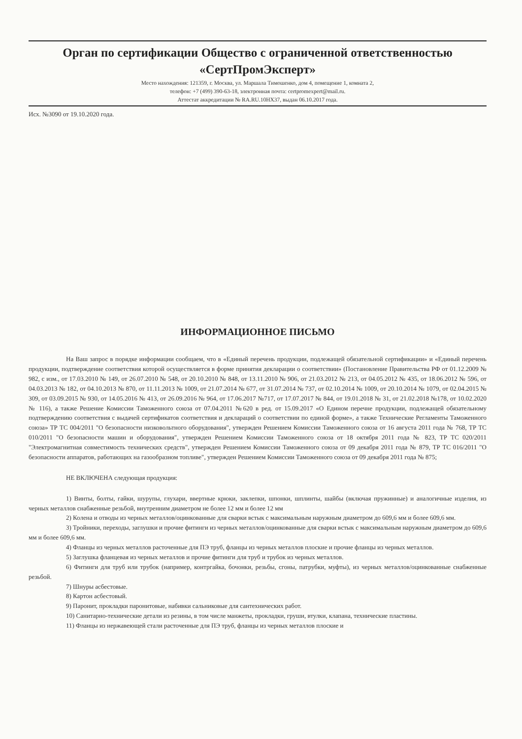Орган по сертификации Общество с ограниченной ответственностью «СертПромЭксперт»
Место нахождения: 121359, г. Москва, ул. Маршала Тимошенко, дом 4, помещение 1, комната 2,
телефон: +7 (499) 390-63-18, электронная почта: certpromexpert@mail.ru.
Аттестат аккредитации № RA.RU.10HX37, выдан 06.10.2017 года.
Исх. №3090 от 19.10.2020 года.
ИНФОРМАЦИОННОЕ ПИСЬМО
На Ваш запрос в порядке информации сообщаем, что в «Единый перечень продукции, подлежащей обязательной сертификации» и «Единый перечень продукции, подтверждение соответствия которой осуществляется в форме принятия декларации о соответствии» (Постановление Правительства РФ от 01.12.2009 № 982, с изм., от 17.03.2010 № 149, от 26.07.2010 № 548, от 20.10.2010 № 848, от 13.11.2010 № 906, от 21.03.2012 № 213, от 04.05.2012 № 435, от 18.06.2012 № 596, от 04.03.2013 № 182, от 04.10.2013 № 870, от 11.11.2013 № 1009, от 21.07.2014 № 677, от 31.07.2014 № 737, от 02.10.2014 № 1009, от 20.10.2014 № 1079, от 02.04.2015 № 309, от 03.09.2015 № 930, от 14.05.2016 № 413, от 26.09.2016 № 964, от 17.06.2017 №717, от 17.07.2017 № 844, от 19.01.2018 № 31, от 21.02.2018 №178, от 10.02.2020 № 116), а также Решение Комиссии Таможенного союза от 07.04.2011 №620 в ред. от 15.09.2017 «О Едином перечне продукции, подлежащей обязательному подтверждению соответствия с выдачей сертификатов соответствия и деклараций о соответствии по единой форме», а также Технические Регламенты Таможенного союза» ТР ТС 004/2011 "О безопасности низковольтного оборудования", утвержден Решением Комиссии Таможенного союза от 16 августа 2011 года № 768, ТР ТС 010/2011 "О безопасности машин и оборудования", утвержден Решением Комиссии Таможенного союза от 18 октября 2011 года № 823, ТР ТС 020/2011 "Электромагнитная совместимость технических средств", утвержден Решением Комиссии Таможенного союза от 09 декабря 2011 года № 879, ТР ТС 016/2011 "О безопасности аппаратов, работающих на газообразном топливе", утвержден Решением Комиссии Таможенного союза от 09 декабря 2011 года № 875;
НЕ ВКЛЮЧЕНА следующая продукция:
1) Винты, болты, гайки, шурупы, глухари, ввертные крюки, заклепки, шпонки, шплинты, шайбы (включая пружинные) и аналогичные изделия, из черных металлов снабженные резьбой, внутренним диаметром не более 12 мм и более 12 мм
2) Колена и отводы из черных металлов/оцинкованные для сварки встык с максимальным наружным диаметром до 609,6 мм и более 609,6 мм.
3) Тройники, переходы, заглушки и прочие фитинги из черных металлов/оцинкованные для сварки встык с максимальным наружным диаметром до 609,6 мм и более 609,6 мм.
4) Фланцы из черных металлов расточенные для ПЭ труб, фланцы из черных металлов плоские и прочие фланцы из черных металлов.
5) Заглушка фланцевая из черных металлов и прочие фитинги для труб и трубок из черных металлов.
6) Фитинги для труб или трубок (например, контргайка, бочонки, резьбы, сгоны, патрубки, муфты), из черных металлов/оцинкованные снабженные резьбой.
7) Шнуры асбестовые.
8) Картон асбестовый.
9) Паронит, прокладки паронитовые, набивки сальниковые для сантехнических работ.
10) Санитарно-технические детали из резины, в том числе манжеты, прокладки, груши, втулки, клапана, технические пластины.
11) Фланцы из нержавеющей стали расточенные для ПЭ труб, фланцы из черных металлов плоские и